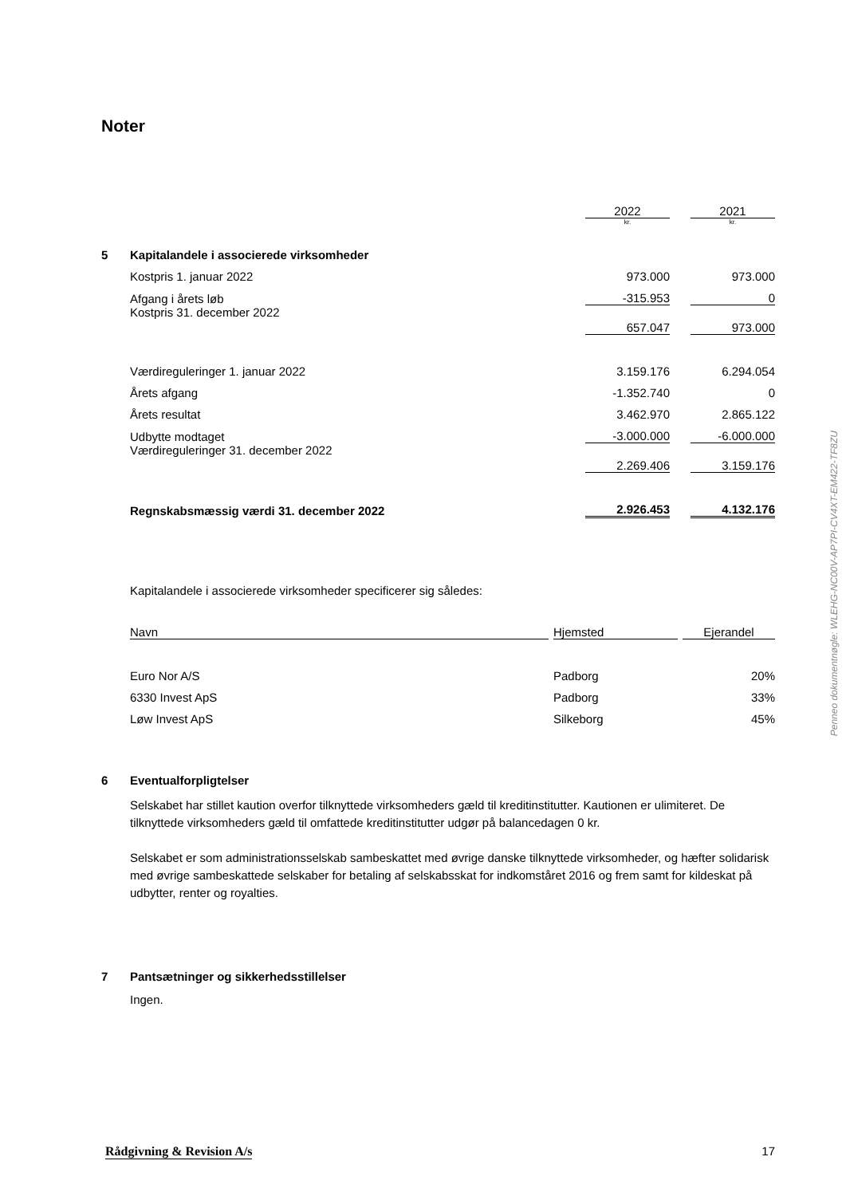Noter
| | | 2022 | | 2021 |
| | | kr. | | kr. |
| 5 | Kapitalandele i associerede virksomheder | | | |
| | Kostpris 1. januar 2022 | 973.000 | | 973.000 |
| | Afgang i årets løb | -315.953 | | 0 |
| | Kostpris 31. december 2022 | 657.047 | | 973.000 |
| | Værdireguleringer 1. januar 2022 | 3.159.176 | | 6.294.054 |
| | Årets afgang | -1.352.740 | | 0 |
| | Årets resultat | 3.462.970 | | 2.865.122 |
| | Udbytte modtaget | -3.000.000 | | -6.000.000 |
| | Værdireguleringer 31. december 2022 | 2.269.406 | | 3.159.176 |
| | Regnskabsmæssig værdi 31. december 2022 | 2.926.453 | | 4.132.176 |
Kapitalandele i associerede virksomheder specificerer sig således:
| Navn | | Hjemsted | | Ejerandel |
| Euro Nor A/S | | Padborg | | 20% |
| 6330 Invest ApS | | Padborg | | 33% |
| Løw Invest ApS | | Silkeborg | | 45% |
| 6 | Eventualforpligtelser |
Selskabet har stillet kaution overfor tilknyttede virksomheders gæld til kreditinstitutter. Kautionen er ulimiteret. De tilknyttede virksomheders gæld til omfattede kreditinstitutter udgør på balancedagen 0 kr.
Selskabet er som administrationsselskab sambeskattet med øvrige danske tilknyttede virksomheder, og hæfter solidarisk med øvrige sambeskattede selskaber for betaling af selskabsskat for indkomståret 2016 og frem samt for kildeskat på udbytter, renter og royalties.
| 7 | Pantsætninger og sikkerhedsstillelser |
Ingen.
Penneo dokumentnøgle: WLEHG-NC00V-AP7PI-CV4XT-EM422-TF8ZU
Rådgivning & Revision A/s 17